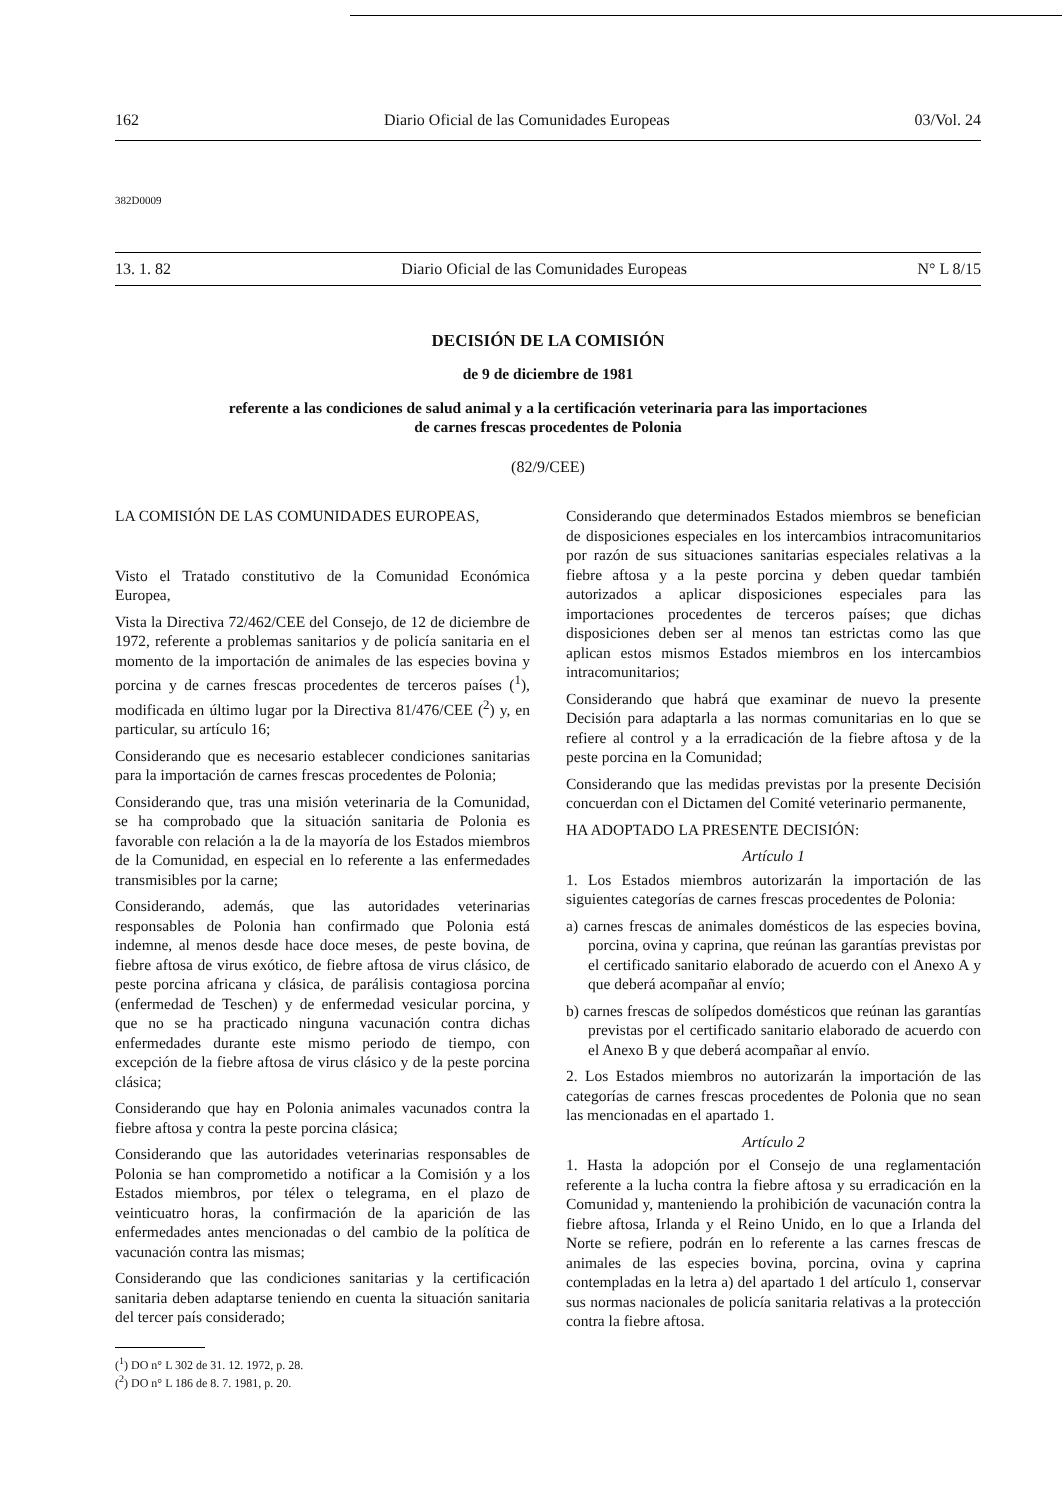162 Diario Oficial de las Comunidades Europeas 03/Vol. 24
382D0009
13. 1. 82 Diario Oficial de las Comunidades Europeas N° L 8/15
DECISIÓN DE LA COMISIÓN
de 9 de diciembre de 1981
referente a las condiciones de salud animal y a la certificación veterinaria para las importaciones
de carnes frescas procedentes de Polonia
(82/9/CEE)
LA COMISIÓN DE LAS COMUNIDADES EUROPEAS,
Visto el Tratado constitutivo de la Comunidad Económica Europea,
Vista la Directiva 72/462/CEE del Consejo, de 12 de diciembre de 1972, referente a problemas sanitarios y de policía sanitaria en el momento de la importación de animales de las especies bovina y porcina y de carnes frescas procedentes de terceros países (<sup>1</sup>), modificada en último lugar por la Directiva 81/476/CEE (<sup>2</sup>) y, en particular, su artículo 16;
Considerando que es necesario establecer condiciones sanitarias para la importación de carnes frescas procedentes de Polonia;
Considerando que, tras una misión veterinaria de la Comunidad, se ha comprobado que la situación sanitaria de Polonia es favorable con relación a la de la mayoría de los Estados miembros de la Comunidad, en especial en lo referente a las enfermedades transmisibles por la carne;
Considerando, además, que las autoridades veterinarias responsables de Polonia han confirmado que Polonia está indemne, al menos desde hace doce meses, de peste bovina, de fiebre aftosa de virus exótico, de fiebre aftosa de virus clásico, de peste porcina africana y clásica, de parálisis contagiosa porcina (enfermedad de Teschen) y de enfermedad vesicular porcina, y que no se ha practicado ninguna vacunación contra dichas enfermedades durante este mismo periodo de tiempo, con excepción de la fiebre aftosa de virus clásico y de la peste porcina clásica;
Considerando que hay en Polonia animales vacunados contra la fiebre aftosa y contra la peste porcina clásica;
Considerando que las autoridades veterinarias responsables de Polonia se han comprometido a notificar a la Comisión y a los Estados miembros, por télex o telegrama, en el plazo de veinticuatro horas, la confirmación de la aparición de las enfermedades antes mencionadas o del cambio de la política de vacunación contra las mismas;
Considerando que las condiciones sanitarias y la certificación sanitaria deben adaptarse teniendo en cuenta la situación sanitaria del tercer país considerado;
(<sup>1</sup>) DO n° L 302 de 31. 12. 1972, p. 28.
(<sup>2</sup>) DO n° L 186 de 8. 7. 1981, p. 20.
Considerando que determinados Estados miembros se benefician de disposiciones especiales en los intercambios intracomunitarios por razón de sus situaciones sanitarias especiales relativas a la fiebre aftosa y a la peste porcina y deben quedar también autorizados a aplicar disposiciones especiales para las importaciones procedentes de terceros países; que dichas disposiciones deben ser al menos tan estrictas como las que aplican estos mismos Estados miembros en los intercambios intracomunitarios;
Considerando que habrá que examinar de nuevo la presente Decisión para adaptarla a las normas comunitarias en lo que se refiere al control y a la erradicación de la fiebre aftosa y de la peste porcina en la Comunidad;
Considerando que las medidas previstas por la presente Decisión concuerdan con el Dictamen del Comité veterinario permanente,
HA ADOPTADO LA PRESENTE DECISIÓN:
Artículo 1
1. Los Estados miembros autorizarán la importación de las siguientes categorías de carnes frescas procedentes de Polonia:
a) carnes frescas de animales domésticos de las especies bovina, porcina, ovina y caprina, que reúnan las garantías previstas por el certificado sanitario elaborado de acuerdo con el Anexo A y que deberá acompañar al envío;
b) carnes frescas de solípedos domésticos que reúnan las garantías previstas por el certificado sanitario elaborado de acuerdo con el Anexo B y que deberá acompañar al envío.
2. Los Estados miembros no autorizarán la importación de las categorías de carnes frescas procedentes de Polonia que no sean las mencionadas en el apartado 1.
Artículo 2
1. Hasta la adopción por el Consejo de una reglamentación referente a la lucha contra la fiebre aftosa y su erradicación en la Comunidad y, manteniendo la prohibición de vacunación contra la fiebre aftosa, Irlanda y el Reino Unido, en lo que a Irlanda del Norte se refiere, podrán en lo referente a las carnes frescas de animales de las especies bovina, porcina, ovina y caprina contempladas en la letra a) del apartado 1 del artículo 1, conservar sus normas nacionales de policía sanitaria relativas a la protección contra la fiebre aftosa.